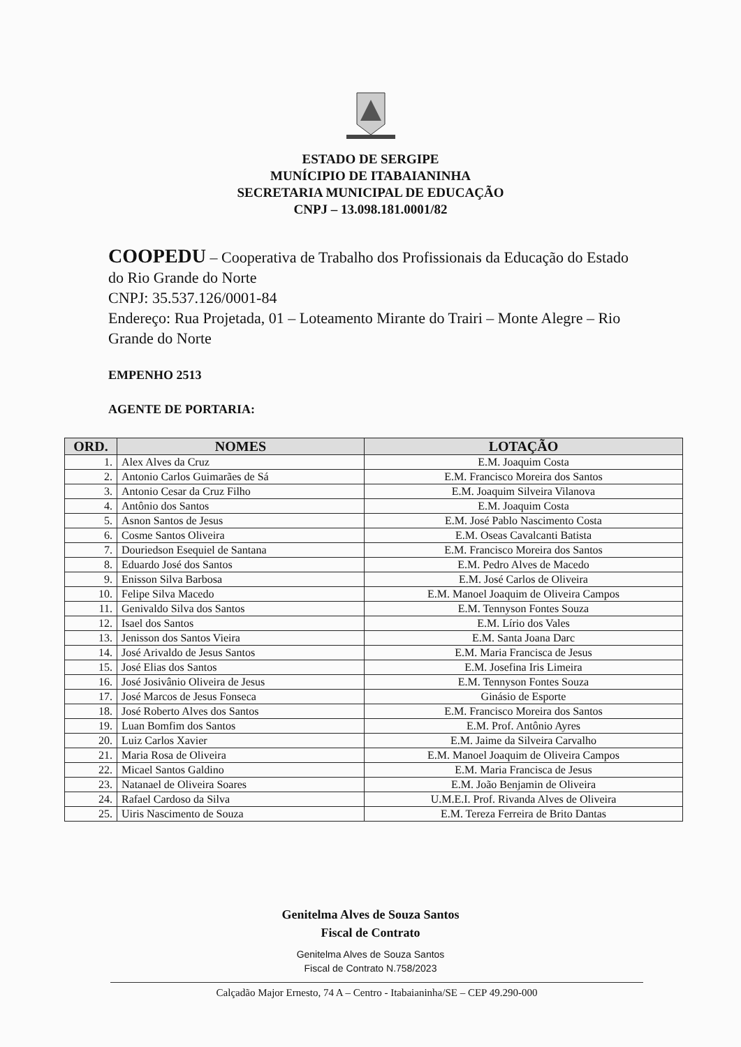ESTADO DE SERGIPE
MUNÍCIPIO DE ITABAIANINHA
SECRETARIA MUNICIPAL DE EDUCAÇÃO
CNPJ – 13.098.181.0001/82
COOPEDU – Cooperativa de Trabalho dos Profissionais da Educação do Estado do Rio Grande do Norte
CNPJ: 35.537.126/0001-84
Endereço: Rua Projetada, 01 – Loteamento Mirante do Trairi – Monte Alegre – Rio Grande do Norte
EMPENHO 2513
AGENTE DE PORTARIA:
| ORD. | NOMES | LOTAÇÃO |
| --- | --- | --- |
| 1. | Alex Alves da Cruz | E.M. Joaquim Costa |
| 2. | Antonio Carlos Guimarães de Sá | E.M. Francisco Moreira dos Santos |
| 3. | Antonio Cesar da Cruz Filho | E.M. Joaquim Silveira Vilanova |
| 4. | Antônio dos Santos | E.M. Joaquim Costa |
| 5. | Asnon Santos de Jesus | E.M. José Pablo Nascimento Costa |
| 6. | Cosme Santos Oliveira | E.M. Oseas Cavalcanti Batista |
| 7. | Douriedson Esequiel de Santana | E.M. Francisco Moreira dos Santos |
| 8. | Eduardo José dos Santos | E.M. Pedro Alves de Macedo |
| 9. | Enisson Silva Barbosa | E.M. José Carlos de Oliveira |
| 10. | Felipe Silva Macedo | E.M. Manoel Joaquim de Oliveira Campos |
| 11. | Genivaldo Silva dos Santos | E.M. Tennyson Fontes Souza |
| 12. | Isael dos Santos | E.M. Lírio dos Vales |
| 13. | Jenisson dos Santos Vieira | E.M. Santa Joana Darc |
| 14. | José Arivaldo de Jesus Santos | E.M. Maria Francisca de Jesus |
| 15. | José Elias dos Santos | E.M. Josefina Iris Limeira |
| 16. | José Josivânio Oliveira de Jesus | E.M. Tennyson Fontes Souza |
| 17. | José Marcos de Jesus Fonseca | Ginásio de Esporte |
| 18. | José Roberto Alves dos Santos | E.M. Francisco Moreira dos Santos |
| 19. | Luan Bomfim dos Santos | E.M. Prof. Antônio Ayres |
| 20. | Luiz Carlos Xavier | E.M. Jaime da Silveira Carvalho |
| 21. | Maria Rosa de Oliveira | E.M. Manoel Joaquim de Oliveira Campos |
| 22. | Micael Santos Galdino | E.M. Maria Francisca de Jesus |
| 23. | Natanael de Oliveira Soares | E.M. João Benjamin de Oliveira |
| 24. | Rafael Cardoso da Silva | U.M.E.I. Prof. Rivanda Alves de Oliveira |
| 25. | Uiris Nascimento de Souza | E.M. Tereza Ferreira de Brito Dantas |
Genitelma Alves de Souza Santos
Fiscal de Contrato
Genitelma Alves de Souza Santos
Fiscal de Contrato N.758/2023
Calçadão Major Ernesto, 74 A – Centro - Itabaianinha/SE – CEP 49.290-000